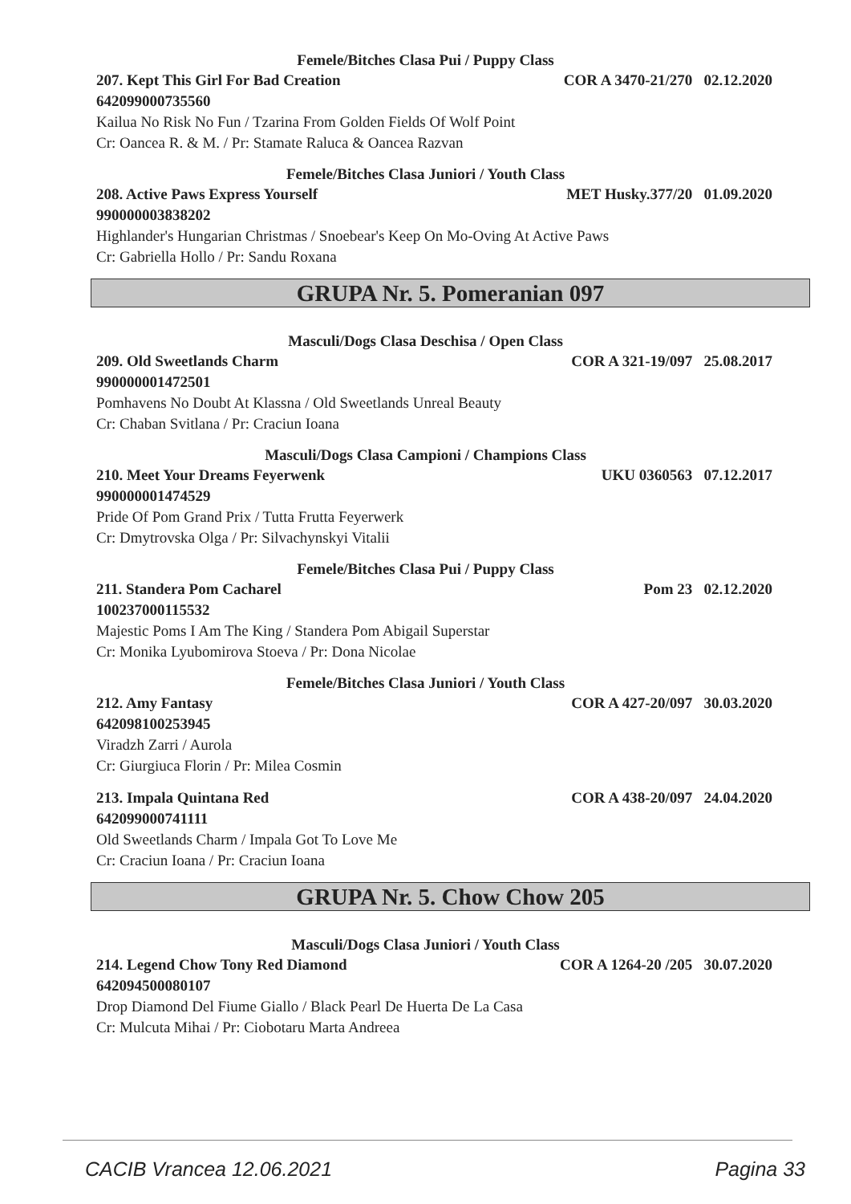Femele/Bitches Clasa Pui / Puppy Class
207. Kept This Girl For Bad Creation COR A 3470-21/270 02.12.2020
642099000735560
Kailua No Risk No Fun / Tzarina From Golden Fields Of Wolf Point
Cr: Oancea R. & M. / Pr: Stamate Raluca & Oancea Razvan
Femele/Bitches Clasa Juniori / Youth Class
208. Active Paws Express Yourself MET Husky.377/20 01.09.2020
990000003838202
Highlander's Hungarian Christmas / Snoebear's Keep On Mo-Oving At Active Paws
Cr: Gabriella Hollo / Pr: Sandu Roxana
GRUPA Nr. 5. Pomeranian 097
Masculi/Dogs Clasa Deschisa / Open Class
209. Old Sweetlands Charm COR A 321-19/097 25.08.2017
990000001472501
Pomhavens No Doubt At Klassna / Old Sweetlands Unreal Beauty
Cr: Chaban Svitlana / Pr: Craciun Ioana
Masculi/Dogs Clasa Campioni / Champions Class
210. Meet Your Dreams Feyerwenk UKU 0360563 07.12.2017
990000001474529
Pride Of Pom Grand Prix / Tutta Frutta Feyerwerk
Cr: Dmytrovska Olga / Pr: Silvachynskyi Vitalii
Femele/Bitches Clasa Pui / Puppy Class
211. Standera Pom Cacharel Pom 23 02.12.2020
100237000115532
Majestic Poms I Am The King / Standera Pom Abigail Superstar
Cr: Monika Lyubomirova Stoeva / Pr: Dona Nicolae
Femele/Bitches Clasa Juniori / Youth Class
212. Amy Fantasy COR A 427-20/097 30.03.2020
642098100253945
Viradzh Zarri / Aurola
Cr: Giurgiuca Florin / Pr: Milea Cosmin
213. Impala Quintana Red COR A 438-20/097 24.04.2020
642099000741111
Old Sweetlands Charm / Impala Got To Love Me
Cr: Craciun Ioana / Pr: Craciun Ioana
GRUPA Nr. 5. Chow Chow 205
Masculi/Dogs Clasa Juniori / Youth Class
214. Legend Chow Tony Red Diamond COR A 1264-20 /205 30.07.2020
642094500080107
Drop Diamond Del Fiume Giallo / Black Pearl De Huerta De La Casa
Cr: Mulcuta Mihai / Pr: Ciobotaru Marta Andreea
CACIB Vrancea 12.06.2021 Pagina 33